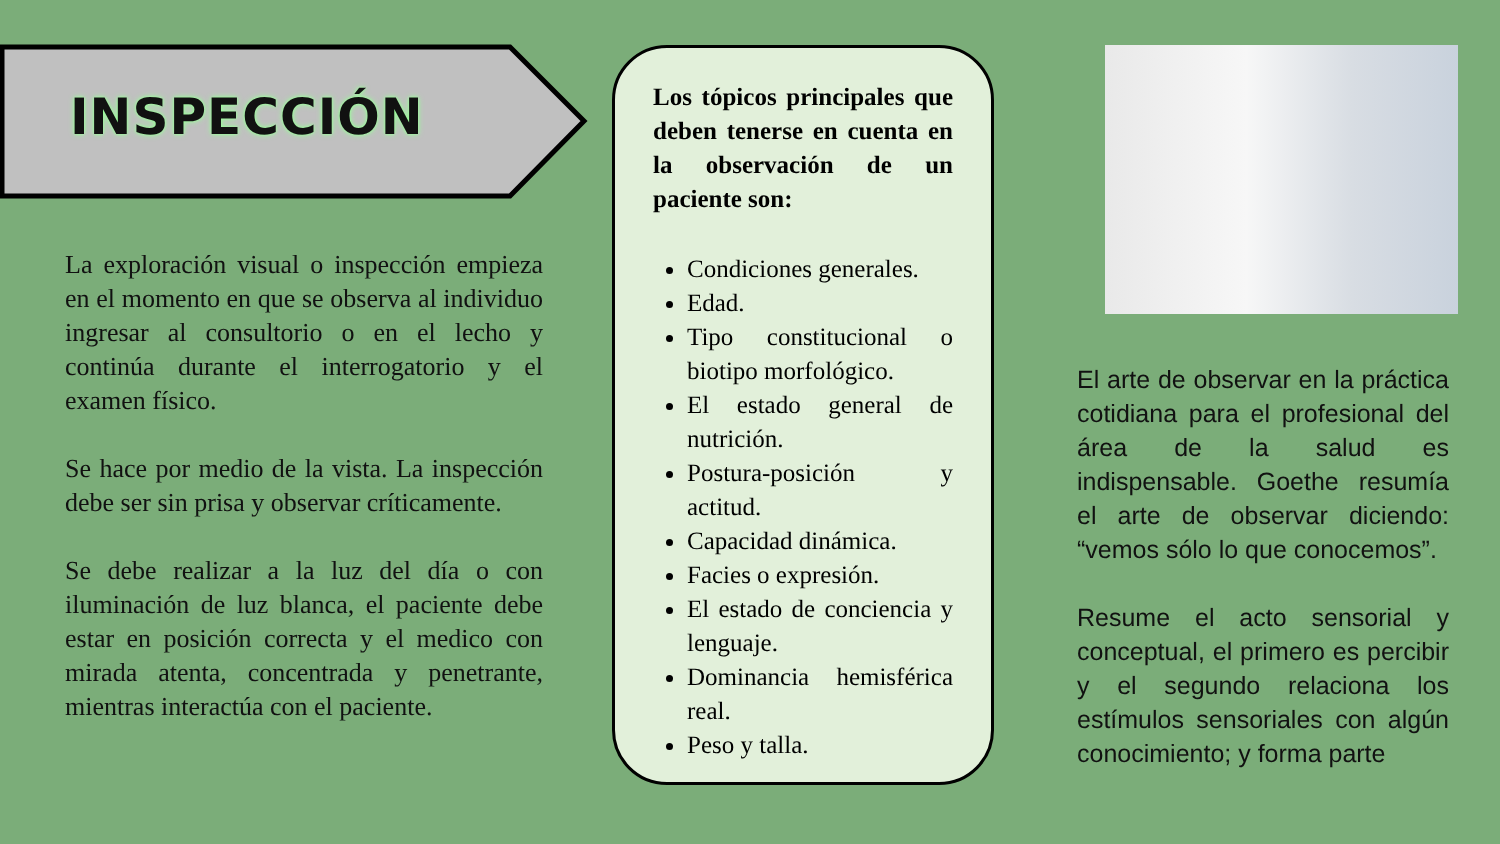INSPECCIÓN
La exploración visual o inspección empieza en el momento en que se observa al individuo ingresar al consultorio o en el lecho y continúa durante el interrogatorio y el examen físico.
Se hace por medio de la vista. La inspección debe ser sin prisa y observar críticamente.
Se debe realizar a la luz del día o con iluminación de luz blanca, el paciente debe estar en posición correcta y el medico con mirada atenta, concentrada y penetrante, mientras interactúa con el paciente.
Los tópicos principales que deben tenerse en cuenta en la observación de un paciente son:
Condiciones generales.
Edad.
Tipo constitucional o biotipo morfológico.
El estado general de nutrición.
Postura-posición y actitud.
Capacidad dinámica.
Facies o expresión.
El estado de conciencia y lenguaje.
Dominancia hemisférica real.
Peso y talla.
El arte de observar en la práctica cotidiana para el profesional del área de la salud es indispensable. Goethe resumía el arte de observar diciendo: “vemos sólo lo que conocemos”.
Resume el acto sensorial y conceptual, el primero es percibir y el segundo relaciona los estímulos sensoriales con algún conocimiento; y forma parte